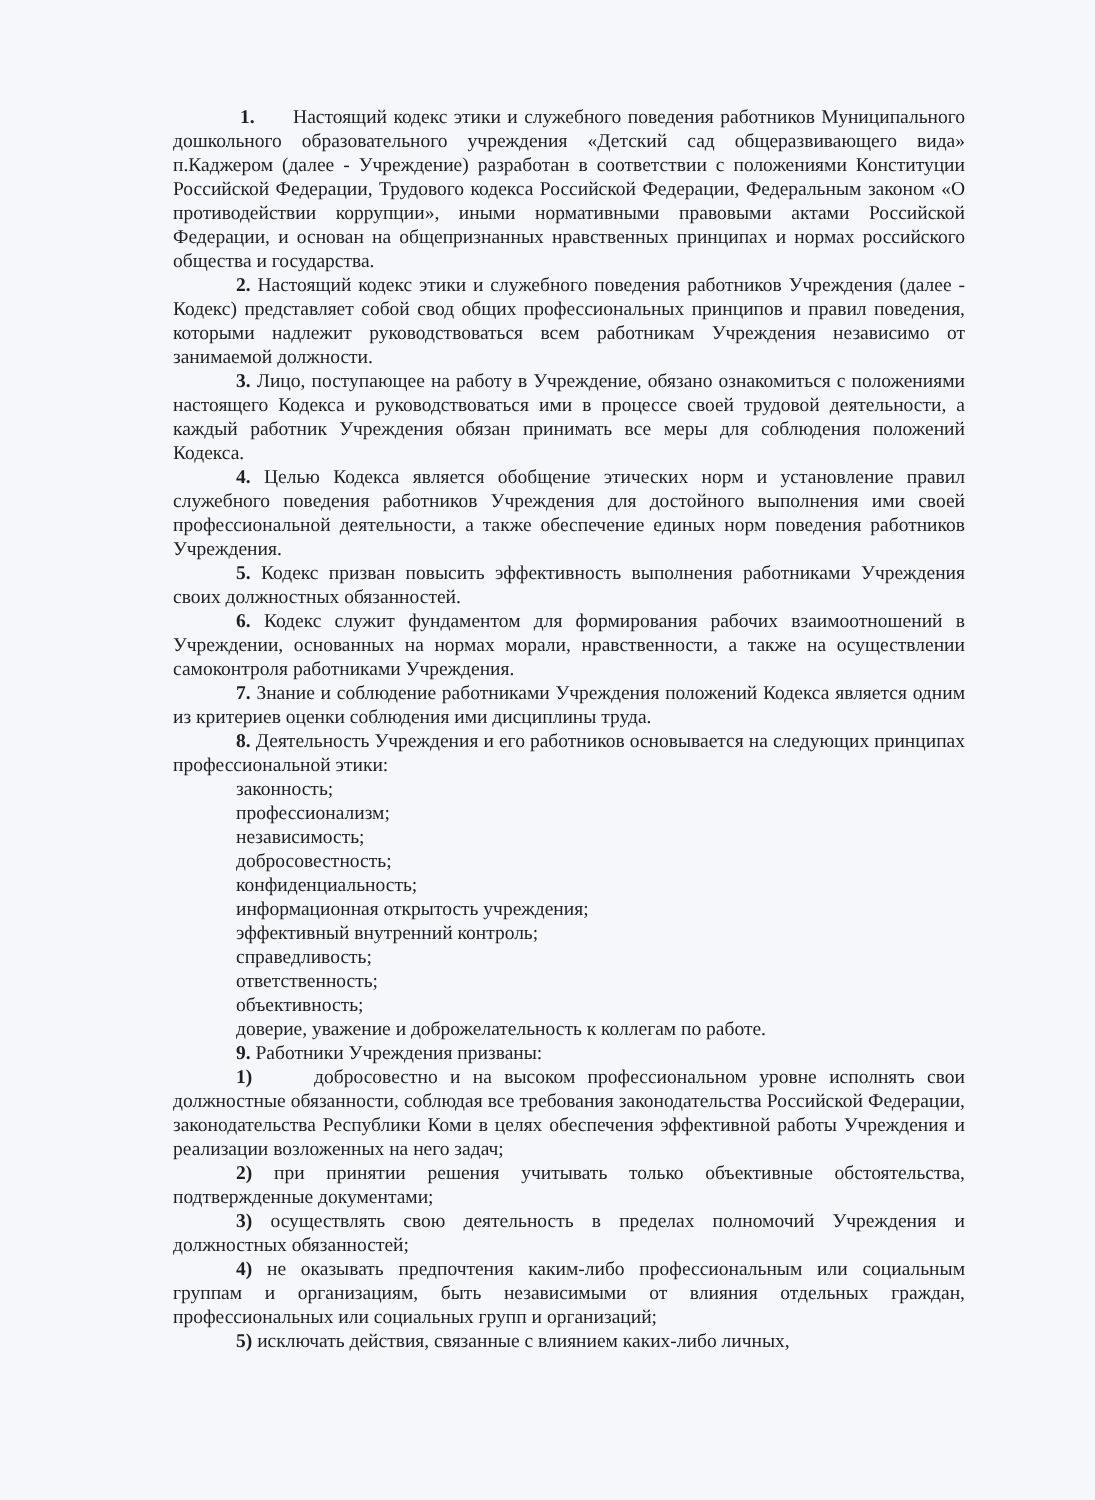1. Настоящий кодекс этики и служебного поведения работников Муниципального дошкольного образовательного учреждения «Детский сад общеразвивающего вида» п.Каджером (далее - Учреждение) разработан в соответствии с положениями Конституции Российской Федерации, Трудового кодекса Российской Федерации, Федеральным законом «О противодействии коррупции», иными нормативными правовыми актами Российской Федерации, и основан на общепризнанных нравственных принципах и нормах российского общества и государства.
2. Настоящий кодекс этики и служебного поведения работников Учреждения (далее - Кодекс) представляет собой свод общих профессиональных принципов и правил поведения, которыми надлежит руководствоваться всем работникам Учреждения независимо от занимаемой должности.
3. Лицо, поступающее на работу в Учреждение, обязано ознакомиться с положениями настоящего Кодекса и руководствоваться ими в процессе своей трудовой деятельности, а каждый работник Учреждения обязан принимать все меры для соблюдения положений Кодекса.
4. Целью Кодекса является обобщение этических норм и установление правил служебного поведения работников Учреждения для достойного выполнения ими своей профессиональной деятельности, а также обеспечение единых норм поведения работников Учреждения.
5. Кодекс призван повысить эффективность выполнения работниками Учреждения своих должностных обязанностей.
6. Кодекс служит фундаментом для формирования рабочих взаимоотношений в Учреждении, основанных на нормах морали, нравственности, а также на осуществлении самоконтроля работниками Учреждения.
7. Знание и соблюдение работниками Учреждения положений Кодекса является одним из критериев оценки соблюдения ими дисциплины труда.
8. Деятельность Учреждения и его работников основывается на следующих принципах профессиональной этики:
законность;
профессионализм;
независимость;
добросовестность;
конфиденциальность;
информационная открытость учреждения;
эффективный внутренний контроль;
справедливость;
ответственность;
объективность;
доверие, уважение и доброжелательность к коллегам по работе.
9. Работники Учреждения призваны:
1) добросовестно и на высоком профессиональном уровне исполнять свои должностные обязанности, соблюдая все требования законодательства Российской Федерации, законодательства Республики Коми в целях обеспечения эффективной работы Учреждения и реализации возложенных на него задач;
2) при принятии решения учитывать только объективные обстоятельства, подтвержденные документами;
3) осуществлять свою деятельность в пределах полномочий Учреждения и должностных обязанностей;
4) не оказывать предпочтения каким-либо профессиональным или социальным группам и организациям, быть независимыми от влияния отдельных граждан, профессиональных или социальных групп и организаций;
5) исключать действия, связанные с влиянием каких-либо личных,